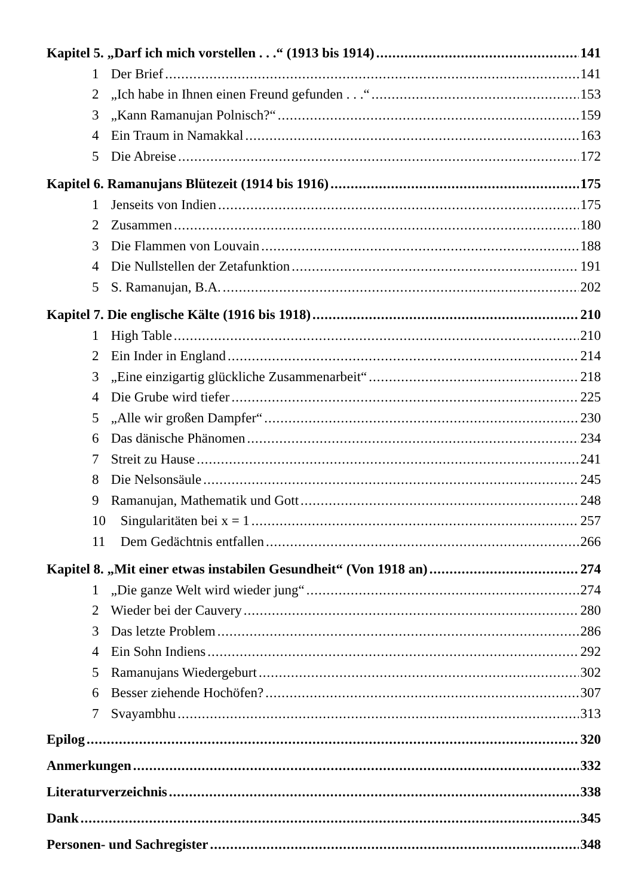Kapitel 5. „Darf ich mich vorstellen . . .“ (1913 bis 1914) 141
1 Der Brief 141
2 „Ich habe in Ihnen einen Freund gefunden . . .“ 153
3 „Kann Ramanujan Polnisch?“ 159
4 Ein Traum in Namakkal 163
5 Die Abreise 172
Kapitel 6. Ramanujans Blütezeit (1914 bis 1916) 175
1 Jenseits von Indien 175
2 Zusammen 180
3 Die Flammen von Louvain 188
4 Die Nullstellen der Zetafunktion 191
5 S. Ramanujan, B.A. 202
Kapitel 7. Die englische Kälte (1916 bis 1918) 210
1 High Table 210
2 Ein Inder in England 214
3 „Eine einzigartig glückliche Zusammenarbeit“ 218
4 Die Grube wird tiefer 225
5 „Alle wir großen Dampfer“ 230
6 Das dänische Phänomen 234
7 Streit zu Hause 241
8 Die Nelsonsäule 245
9 Ramanujan, Mathematik und Gott 248
10 Singularitäten bei x = 1 257
11 Dem Gedächtnis entfallen 266
Kapitel 8. „Mit einer etwas instabilen Gesundheit“ (Von 1918 an) 274
1 „Die ganze Welt wird wieder jung“ 274
2 Wieder bei der Cauvery 280
3 Das letzte Problem 286
4 Ein Sohn Indiens 292
5 Ramanujans Wiedergeburt 302
6 Besser ziehende Hochöfen? 307
7 Svayambhu 313
Epilog 320
Anmerkungen 332
Literaturverzeichnis 338
Dank 345
Personen- und Sachregister 348